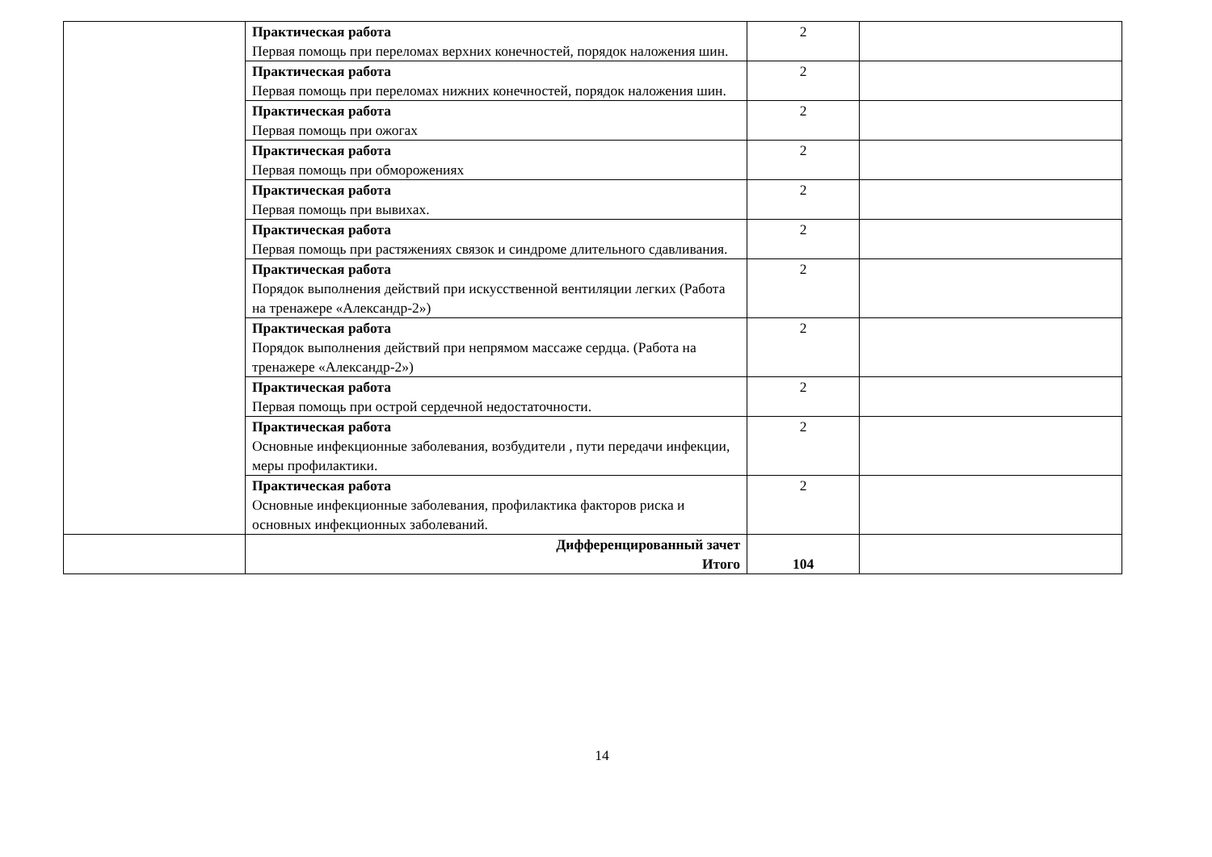| | Практическая работа Первая помощь при переломах верхних конечностей, порядок наложения шин. | 2 | |
| | Практическая работа Первая помощь при переломах нижних конечностей, порядок наложения шин. | 2 | |
| | Практическая работа Первая помощь при ожогах | 2 | |
| | Практическая работа Первая помощь при обморожениях | 2 | |
| | Практическая работа Первая помощь при вывихах. | 2 | |
| | Практическая работа Первая помощь при растяжениях связок и синдроме длительного сдавливания. | 2 | |
| | Практическая работа Порядок выполнения действий при искусственной вентиляции легких (Работа на тренажере «Александр-2») | 2 | |
| | Практическая работа Порядок выполнения действий при непрямом массаже сердца. (Работа на тренажере «Александр-2») | 2 | |
| | Практическая работа Первая помощь при острой сердечной недостаточности. | 2 | |
| | Практическая работа Основные инфекционные заболевания, возбудители , пути передачи инфекции, меры профилактики. | 2 | |
| | Практическая работа Основные инфекционные заболевания, профилактика факторов риска и основных инфекционных заболеваний. | 2 | |
| | Дифференцированный зачет Итого | 104 | |
14